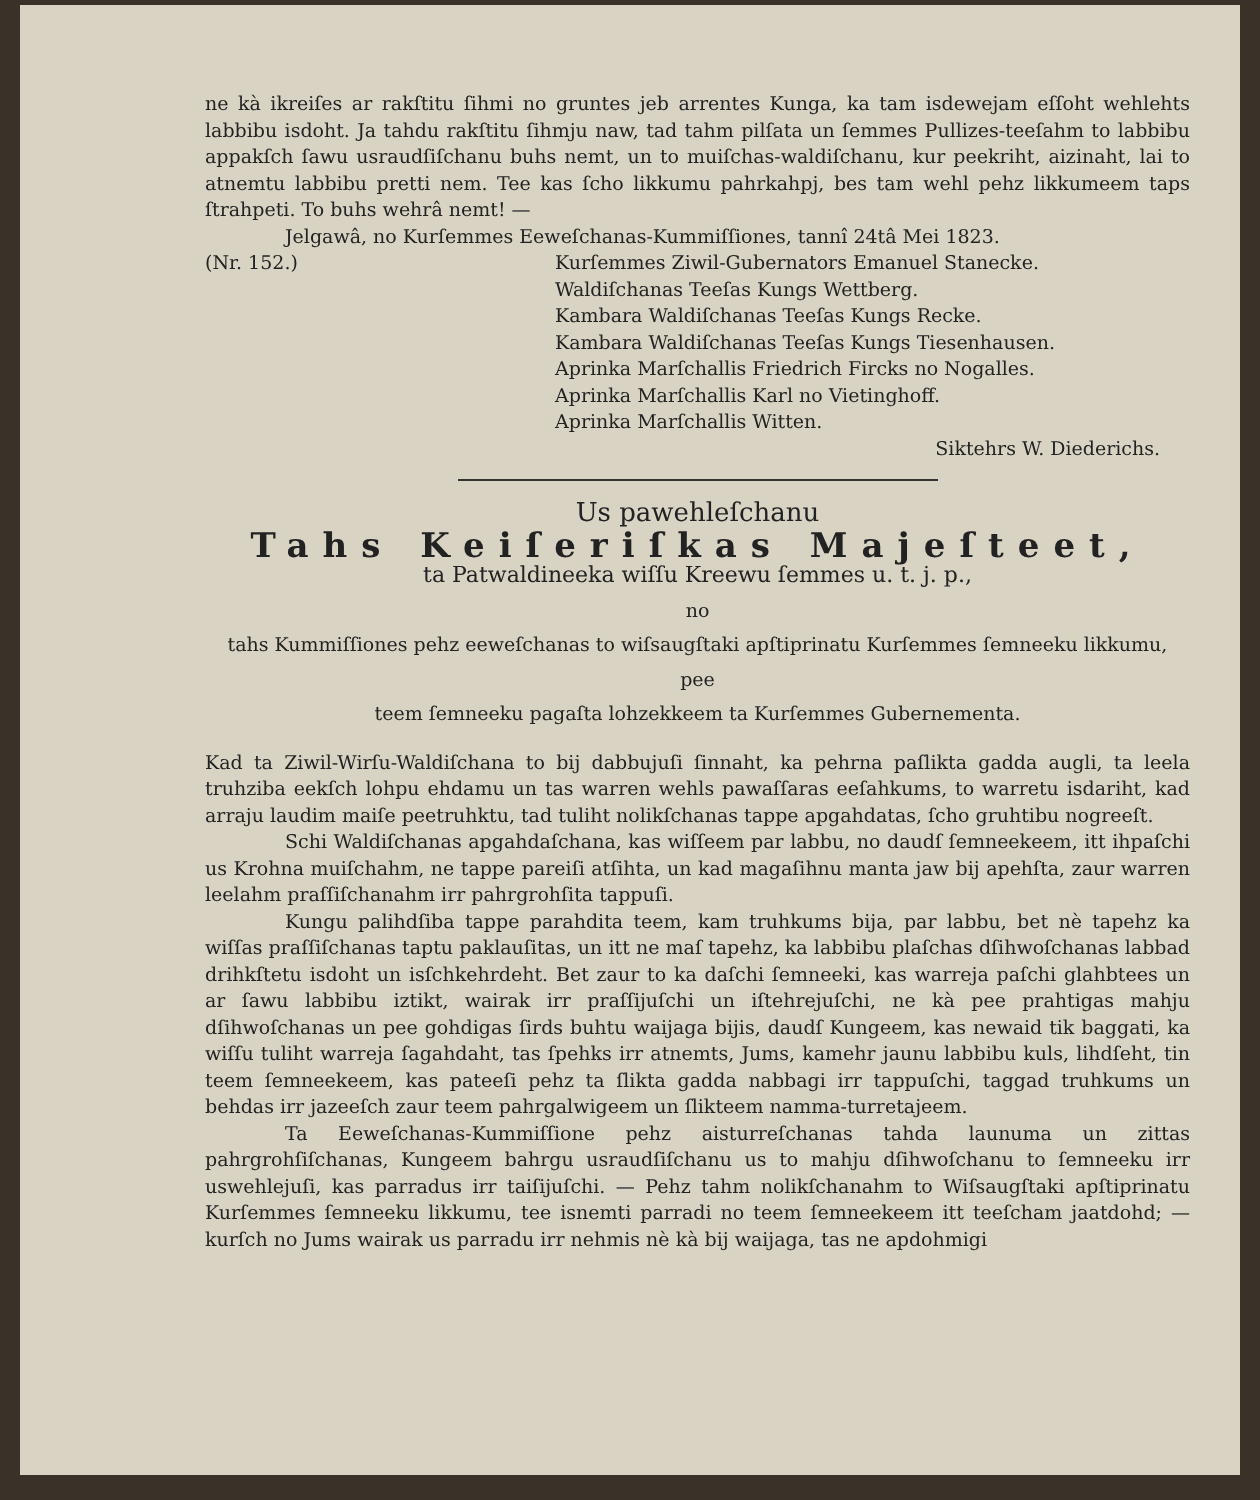ne kà ikreiſes ar rakſtitu ſihmi no gruntes jeb arrentes Kunga, ka tam isdewejam eſſoht wehlehts labbibu isdoht. Ja tahdu rakſtitu ſihmju naw, tad tahm pilſata un ſemmes Pullizes-teeſahm to labbibu appakſch ſawu usraudſiſchanu buhs nemt, un to muiſchas-waldiſchanu, kur peekriht, aizinaht, lai to atnemtu labbibu pretti nem. Tee kas ſcho likkumu pahrkahpj, bes tam wehl pehz likkumeem taps ſtrahpeti. To buhs wehrâ nemt! —
Jelgawâ, no Kurſemmes Eeweſchanas-Kummiſſiones, tannî 24tâ Mei 1823.
(Nr. 152.) Kurſemmes Ziwil-Gubernators Emanuel Stanecke.
Waldiſchanas Teeſas Kungs Wettberg.
Kambara Waldiſchanas Teeſas Kungs Recke.
Kambara Waldiſchanas Teeſas Kungs Tiesenhausen.
Aprinka Marſchallis Friedrich Fircks no Nogalles.
Aprinka Marſchallis Karl no Vietinghoff.
Aprinka Marſchallis Witten.
Siktehrs W. Diederichs.
Us pawehleſchanu
Tahs Keiſeriſkas Majeſteet,
ta Patwaldineeka wiſſu Kreewu ſemmes u. t. j. p.,
no
tahs Kummiſſiones pehz eeweſchanas to wiſsaugſtaki apſtiprinatu Kurſemmes ſemneeku likkumu,
pee
teem ſemneeku pagaſta lohzekkeem ta Kurſemmes Gubernementa.
Kad ta Ziwil-Wirſu-Waldiſchana to bij dabbujuſi ſinnaht, ka pehrna paſlikta gadda augli, ta leela truhziba eekſch lohpu ehdamu un tas warren wehls pawaſſaras eeſahkums, to warretu isdariht, kad arraju laudim maiſe peetruhktu, tad tuliht nolikſchanas tappe apgahdatas, ſcho gruhtibu nogreeſt.
Schi Waldiſchanas apgahdaſchana, kas wiſſeem par labbu, no daudſ ſemneekeem, itt ihpaſchi us Krohna muiſchahm, ne tappe pareiſi atſihta, un kad magaſihnu manta jaw bij apehſta, zaur warren leelahm praſſiſchanahm irr pahrgrohſita tappuſi.
Kungu palihdſiba tappe parahdita teem, kam truhkums bija, par labbu, bet nè tapehz ka wiſſas praſſiſchanas taptu paklauſitas, un itt ne maſ tapehz, ka labbibu plaſchas dſihwoſchanas labbad drihkſtetu isdoht un isſchkehrdeht. Bet zaur to ka daſchi ſemneeki, kas warreja paſchi glahbtees un ar ſawu labbibu iztikt, wairak irr praſſijuſchi un iſtehrejuſchi, ne kà pee prahtigas mahju dſihwoſchanas un pee gohdigas ſirds buhtu waijaga bijis, daudſ Kungeem, kas newaid tik baggati, ka wiſſu tuliht warreja ſagahdaht, tas ſpehks irr atnemts, Jums, kamehr jaunu labbibu kuls, lihdſeht, tin teem ſemneekeem, kas pateeſi pehz ta ſlikta gadda nabbagi irr tappuſchi, taggad truhkums un behdas irr jazeeſch zaur teem pahrgalwigeem un ſlikteem namma-turretajeem.
Ta Eeweſchanas-Kummiſſione pehz aisturreſchanas tahda launuma un zittas pahrgrohſiſchanas, Kungeem bahrgu usraudſiſchanu us to mahju dſihwoſchanu to ſemneeku irr uswehlejuſi, kas parradus irr taiſijuſchi. — Pehz tahm nolikſchanahm to Wiſsaugſtaki apſtiprinatu Kurſemmes ſemneeku likkumu, tee isnemti parradi no teem ſemneekeem itt teeſcham jaatdohd; — kurſch no Jums wairak us parradu irr nehmis nè kà bij waijaga, tas ne apdohmigi